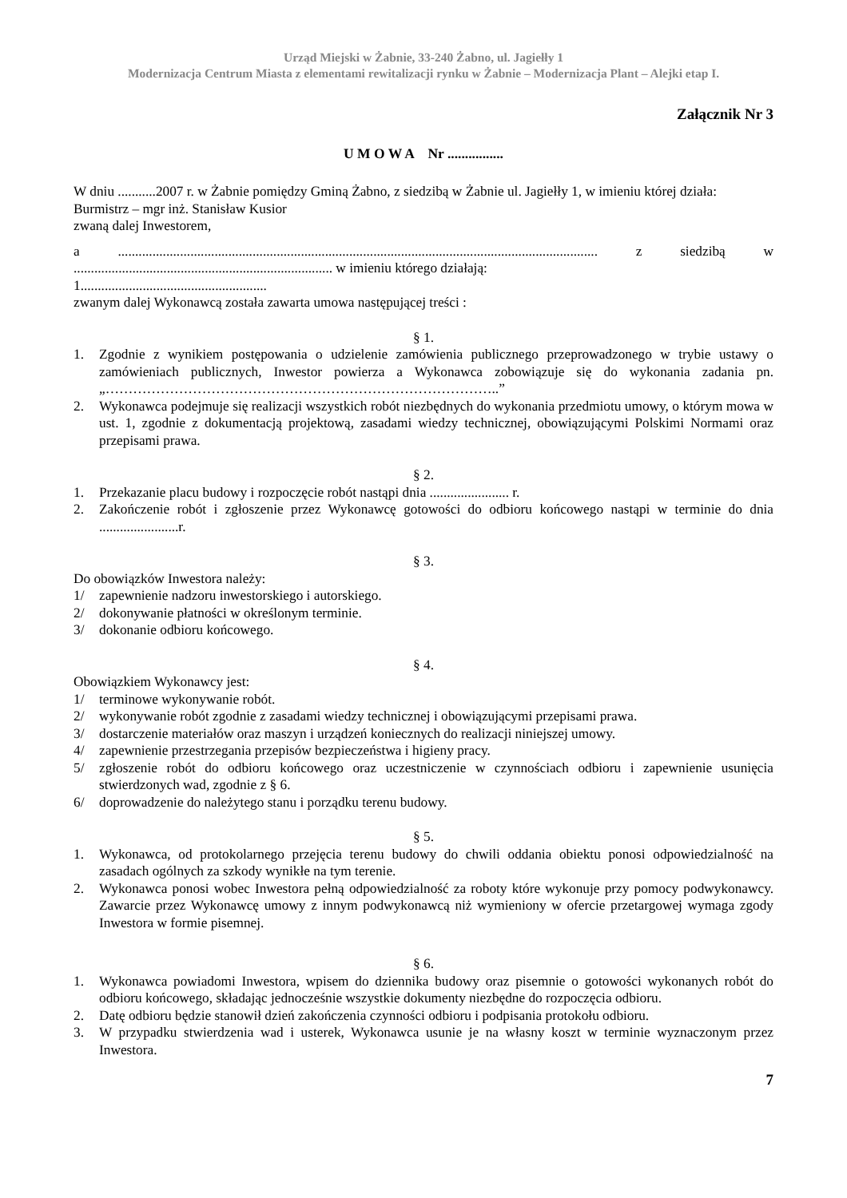Urząd Miejski w Żabnie, 33-240 Żabno, ul. Jagiełły 1
Modernizacja Centrum Miasta z elementami rewitalizacji rynku w Żabnie – Modernizacja Plant – Alejki etap I.
Załącznik Nr 3
U M O W A Nr ................
W dniu ...........2007 r. w Żabnie pomiędzy Gminą Żabno, z siedzibą w Żabnie ul. Jagiełły 1, w imieniu której działa:
Burmistrz – mgr inż. Stanisław Kusior
zwaną dalej Inwestorem,
a ........................................................................................................................................... z siedzibą w ........................................................................... w imieniu którego działają:
1......................................................
zwanym dalej Wykonawcą została zawarta umowa następującej treści :
§ 1.
1. Zgodnie z wynikiem postępowania o udzielenie zamówienia publicznego przeprowadzonego w trybie ustawy o zamówieniach publicznych, Inwestor powierza a Wykonawca zobowiązuje się do wykonania zadania pn. „…………………………………………………………………………..”
2. Wykonawca podejmuje się realizacji wszystkich robót niezbędnych do wykonania przedmiotu umowy, o którym mowa w ust. 1, zgodnie z dokumentacją projektową, zasadami wiedzy technicznej, obowiązującymi Polskimi Normami oraz przepisami prawa.
§ 2.
1. Przekazanie placu budowy i rozpoczęcie robót nastąpi dnia ....................... r.
2. Zakończenie robót i zgłoszenie przez Wykonawcę gotowości do odbioru końcowego nastąpi w terminie do dnia .......................r.
§ 3.
Do obowiązków Inwestora należy:
1/ zapewnienie nadzoru inwestorskiego i autorskiego.
2/ dokonywanie płatności w określonym terminie.
3/ dokonanie odbioru końcowego.
§ 4.
Obowiązkiem Wykonawcy jest:
1/ terminowe wykonywanie robót.
2/ wykonywanie robót zgodnie z zasadami wiedzy technicznej i obowiązującymi przepisami prawa.
3/ dostarczenie materiałów oraz maszyn i urządzeń koniecznych do realizacji niniejszej umowy.
4/ zapewnienie przestrzegania przepisów bezpieczeństwa i higieny pracy.
5/ zgłoszenie robót do odbioru końcowego oraz uczestniczenie w czynnościach odbioru i zapewnienie usunięcia stwierdzonych wad, zgodnie z § 6.
6/ doprowadzenie do należytego stanu i porządku terenu budowy.
§ 5.
1. Wykonawca, od protokolarnego przejęcia terenu budowy do chwili oddania obiektu ponosi odpowiedzialność na zasadach ogólnych za szkody wynikłe na tym terenie.
2. Wykonawca ponosi wobec Inwestora pełną odpowiedzialność za roboty które wykonuje przy pomocy podwykonawcy. Zawarcie przez Wykonawcę umowy z innym podwykonawcą niż wymieniony w ofercie przetargowej wymaga zgody Inwestora w formie pisemnej.
§ 6.
1. Wykonawca powiadomi Inwestora, wpisem do dziennika budowy oraz pisemnie o gotowości wykonanych robót do odbioru końcowego, składając jednocześnie wszystkie dokumenty niezbędne do rozpoczęcia odbioru.
2. Datę odbioru będzie stanowił dzień zakończenia czynności odbioru i podpisania protokołu odbioru.
3. W przypadku stwierdzenia wad i usterek, Wykonawca usunie je na własny koszt w terminie wyznaczonym przez Inwestora.
7